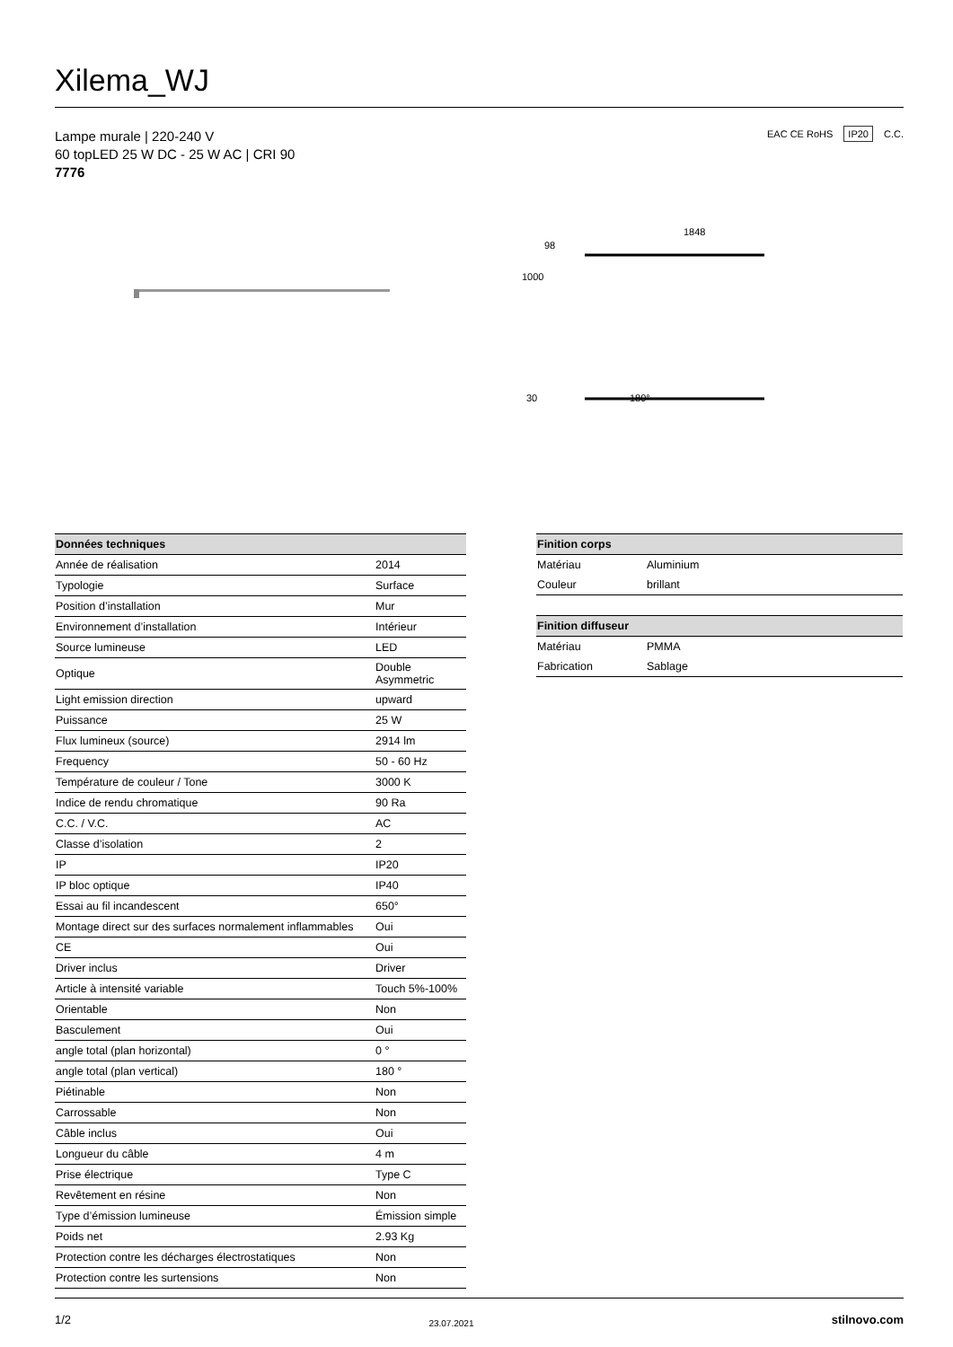Xilema_WJ
EAC CE RoHS IP20 C.C.
Lampe murale | 220-240 V
60 topLED 25 W DC - 25 W AC | CRI 90
7776
1848
180°
1000
98
30
| Données techniques | |
| --- | --- |
| Année de réalisation | 2014 |
| Typologie | Surface |
| Position d’installation | Mur |
| Environnement d’installation | Intérieur |
| Source lumineuse | LED |
| Optique | Double Asymmetric |
| Light emission direction | upward |
| Puissance | 25 W |
| Flux lumineux (source) | 2914 lm |
| Frequency | 50 - 60 Hz |
| Température de couleur / Tone | 3000 K |
| Indice de rendu chromatique | 90 Ra |
| C.C. / V.C. | AC |
| Classe d’isolation | 2 |
| IP | IP20 |
| IP bloc optique | IP40 |
| Essai au fil incandescent | 650° |
| Montage direct sur des surfaces normalement inflammables | Oui |
| CE | Oui |
| Driver inclus | Driver |
| Article à intensité variable | Touch 5%-100% |
| Orientable | Non |
| Basculement | Oui |
| angle total (plan horizontal) | 0 ° |
| angle total (plan vertical) | 180 ° |
| Piétinable | Non |
| Carrossable | Non |
| Câble inclus | Oui |
| Longueur du câble | 4 m |
| Prise électrique | Type C |
| Revêtement en résine | Non |
| Type d’émission lumineuse | Émission simple |
| Poids net | 2.93 Kg |
| Protection contre les décharges électrostatiques | Non |
| Protection contre les surtensions | Non |
| Finition corps | |
| --- | --- |
| Matériau | Aluminium |
| Couleur | brillant |
| Finition diffuseur | |
| --- | --- |
| Matériau | PMMA |
| Fabrication | Sablage |
1/2 23.07.2021 stilnovo.com